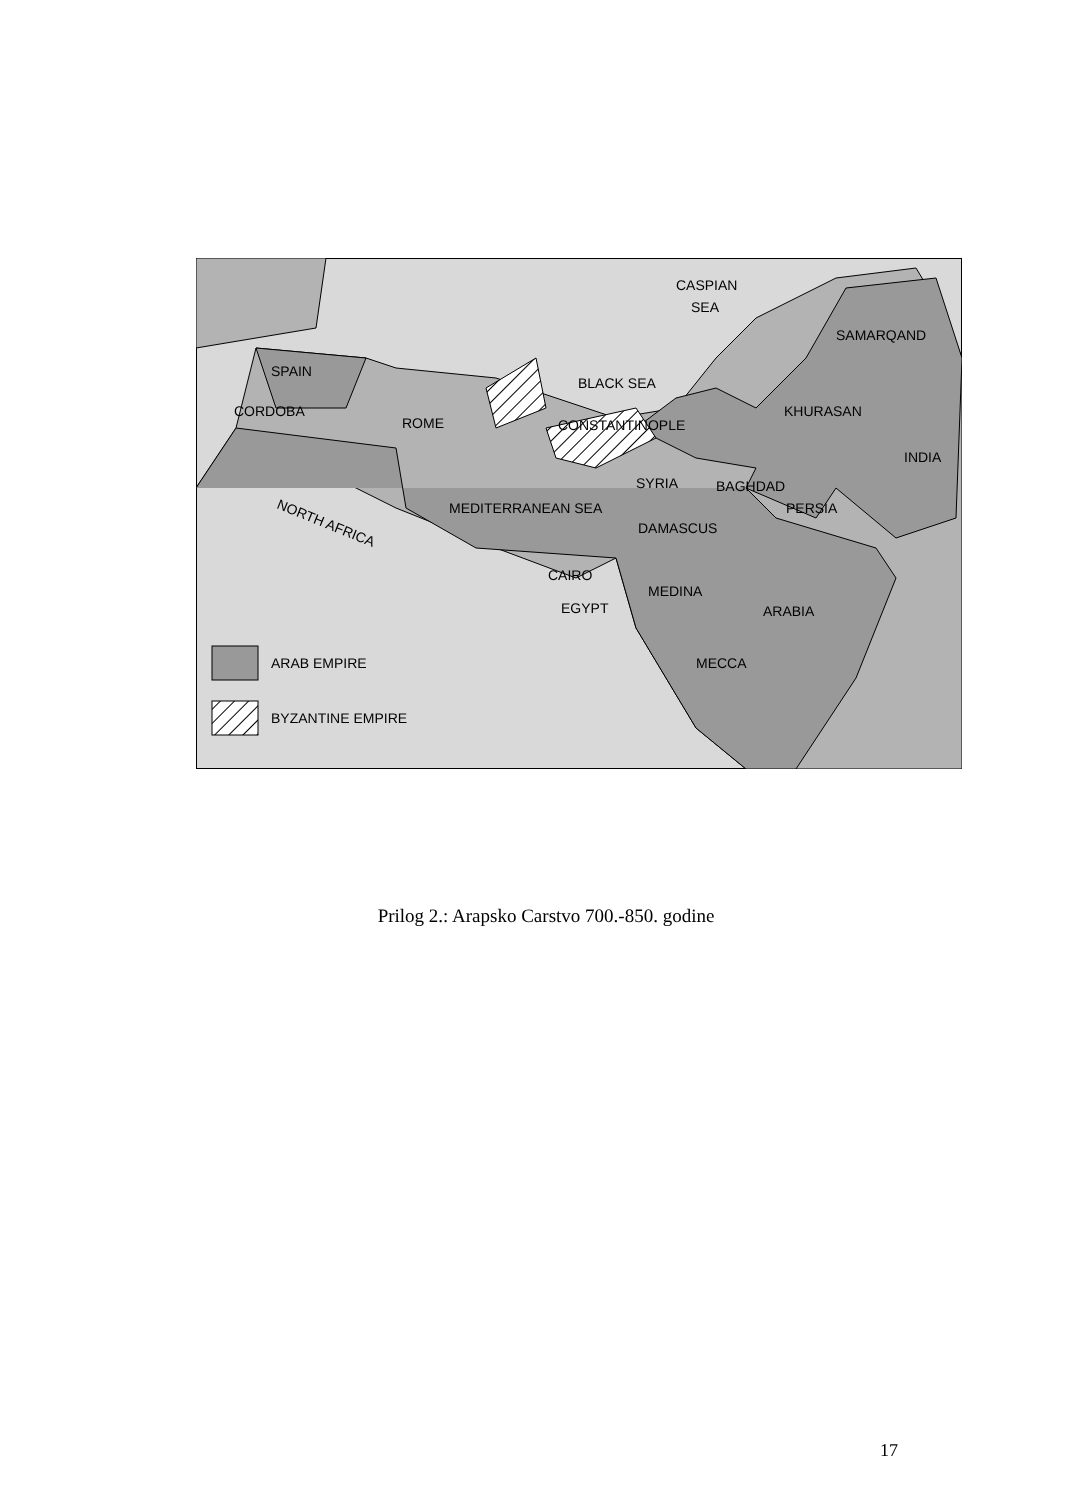SPAIN
CORDOBA
ROME
BLACK SEA
CONSTANTINOPLE
CASPIAN
SEA
SAMARQAND
KHURASAN
INDIA
SYRIA
BAGHDAD
MEDITERRANEAN SEA
PERSIA
DAMASCUS
NORTH AFRICA
CAIRO
EGYPT
MEDINA
ARABIA
MECCA
ARAB EMPIRE
BYZANTINE EMPIRE
Prilog 2.: Arapsko Carstvo 700.-850. godine
17